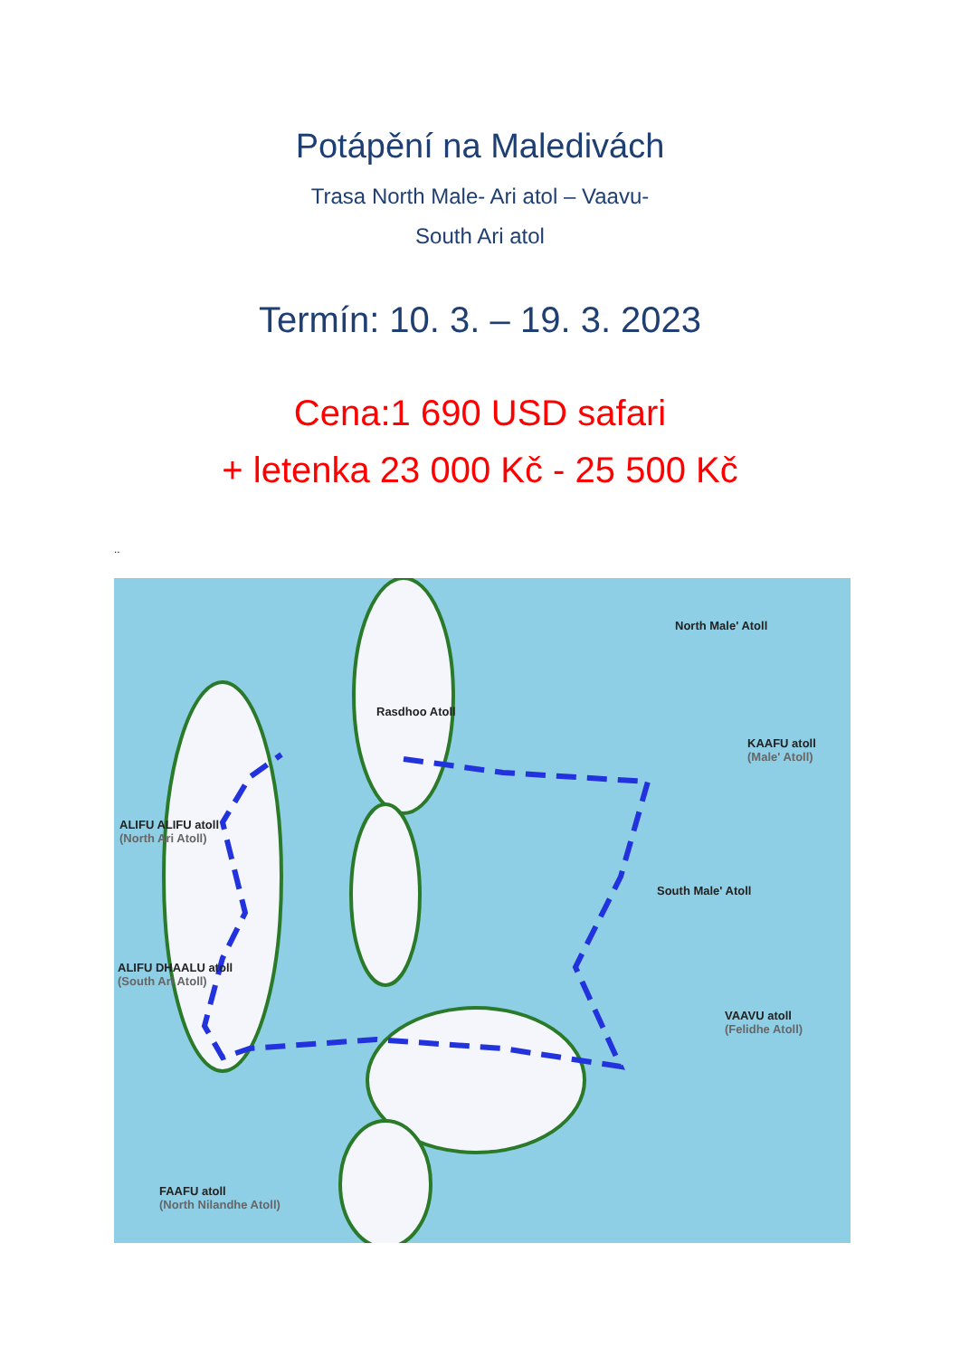Potápění na Maledivách
Trasa North Male- Ari atol – Vaavu-
South Ari atol
Termín: 10. 3. – 19. 3. 2023
Cena:1 690 USD safari
+ letenka 23 000 Kč - 25 500 Kč
..
North Male' Atoll
Rasdhoo Atoll
KAAFU atoll
(Male' Atoll)
ALIFU ALIFU atoll
(North Ari Atoll)
South Male' Atoll
ALIFU DHAALU atoll
(South Ari Atoll)
VAAVU atoll
(Felidhe Atoll)
FAAFU atoll
(North Nilandhe Atoll)